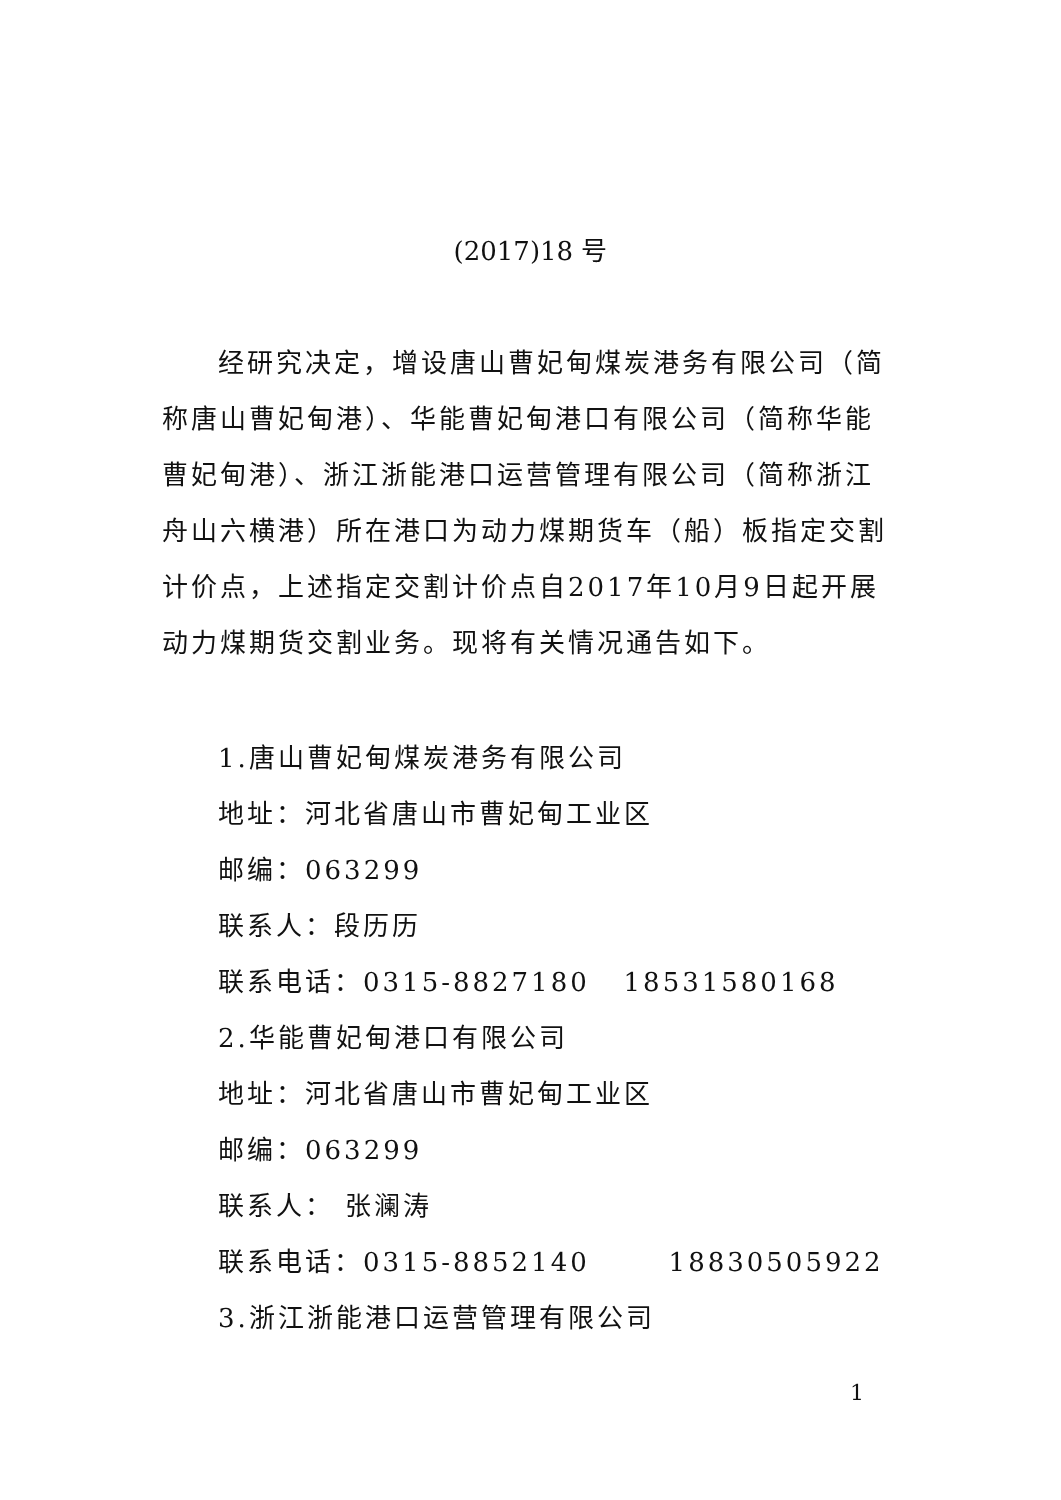(2017)18 号
经研究决定，增设唐山曹妃甸煤炭港务有限公司（简称唐山曹妃甸港）、华能曹妃甸港口有限公司（简称华能曹妃甸港）、浙江浙能港口运营管理有限公司（简称浙江舟山六横港）所在港口为动力煤期货车（船）板指定交割计价点，上述指定交割计价点自2017年10月9日起开展动力煤期货交割业务。现将有关情况通告如下。
1.唐山曹妃甸煤炭港务有限公司
地址：河北省唐山市曹妃甸工业区
邮编：063299
联系人：段历历
联系电话：0315-8827180 18531580168
2.华能曹妃甸港口有限公司
地址：河北省唐山市曹妃甸工业区
邮编：063299
联系人： 张澜涛
联系电话：0315-8852140 18830505922
3.浙江浙能港口运营管理有限公司
1